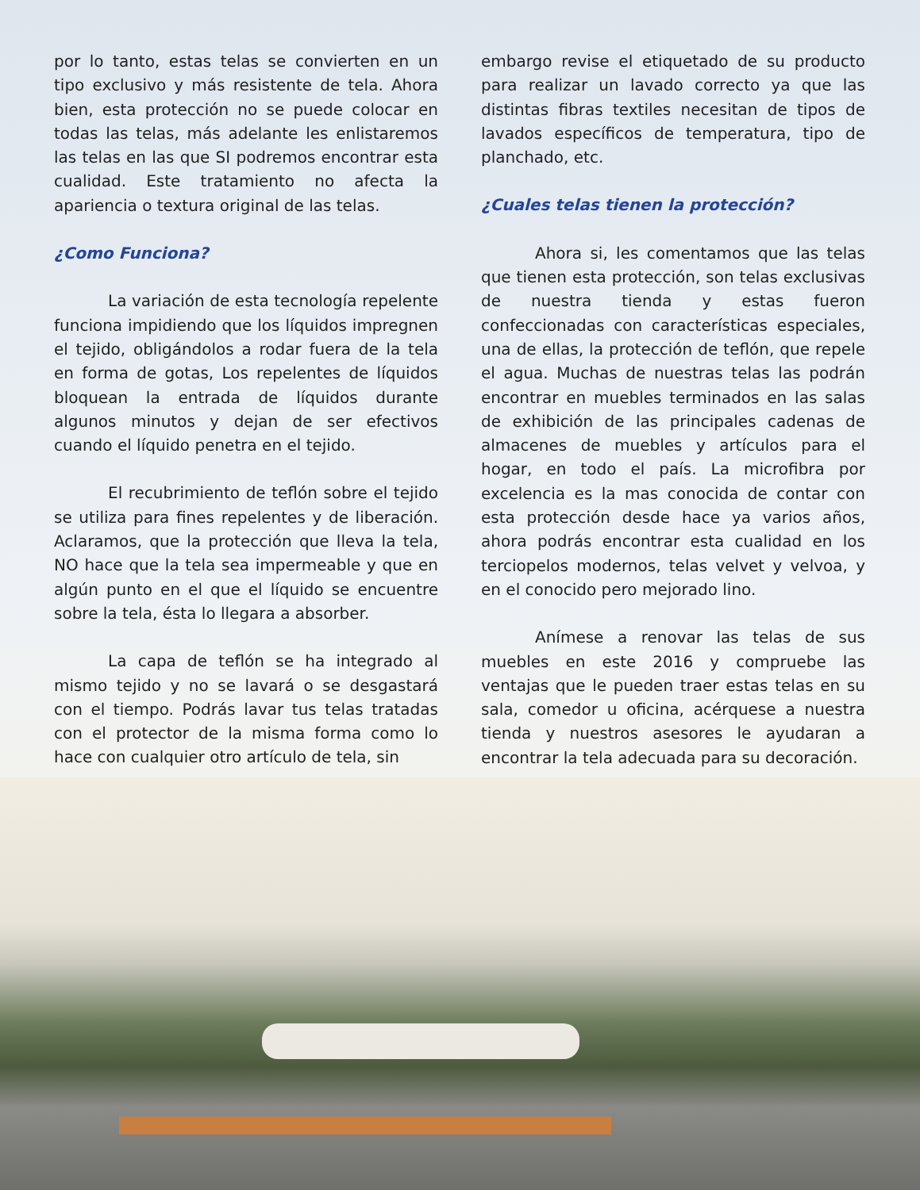por lo tanto, estas telas se convierten en un tipo exclusivo y más resistente de tela. Ahora bien, esta protección no se puede colocar en todas las telas, más adelante les enlistaremos las telas en las que SI podremos encontrar esta cualidad. Este tratamiento no afecta la apariencia o textura original de las telas.
¿Como Funciona?
La variación de esta tecnología repelente funciona impidiendo que los líquidos impregnen el tejido, obligándolos a rodar fuera de la tela en forma de gotas, Los repelentes de líquidos bloquean la entrada de líquidos durante algunos minutos y dejan de ser efectivos cuando el líquido penetra en el tejido.
El recubrimiento de teflón sobre el tejido se utiliza para fines repelentes y de liberación. Aclaramos, que la protección que lleva la tela, NO hace que la tela sea impermeable y que en algún punto en el que el líquido se encuentre sobre la tela, ésta lo llegara a absorber.
La capa de teflón se ha integrado al mismo tejido y no se lavará o se desgastará con el tiempo. Podrás lavar tus telas tratadas con el protector de la misma forma como lo hace con cualquier otro artículo de tela, sin
embargo revise el etiquetado de su producto para realizar un lavado correcto ya que las distintas fibras textiles necesitan de tipos de lavados específicos de temperatura, tipo de planchado, etc.
¿Cuales telas tienen la protección?
Ahora si, les comentamos que las telas que tienen esta protección, son telas exclusivas de nuestra tienda y estas fueron confeccionadas con características especiales, una de ellas, la protección de teflón, que repele el agua. Muchas de nuestras telas las podrán encontrar en muebles terminados en las salas de exhibición de las principales cadenas de almacenes de muebles y artículos para el hogar, en todo el país. La microfibra por excelencia es la mas conocida de contar con esta protección desde hace ya varios años, ahora podrás encontrar esta cualidad en los terciopelos modernos, telas velvet y velvoa, y en el conocido pero mejorado lino.
Anímese a renovar las telas de sus muebles en este 2016 y compruebe las ventajas que le pueden traer estas telas en su sala, comedor u oficina, acérquese a nuestra tienda y nuestros asesores le ayudaran a encontrar la tela adecuada para su decoración.